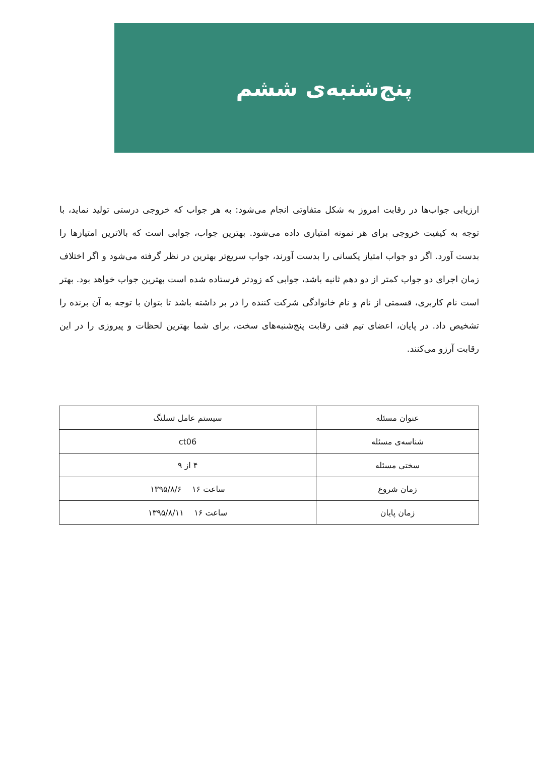پنج‌شنبه‌ی ششم
ارزیابی جواب‌ها در رقابت امروز به شکل متفاوتی انجام می‌شود: به هر جواب که خروجی درستی تولید نماید، با توجه به کیفیت خروجی برای هر نمونه امتیازی داده می‌شود. بهترین جواب، جوابی است که بالاترین امتیازها را بدست آورد. اگر دو جواب امتیاز یکسانی را بدست آورند، جواب سریع‌تر بهترین در نظر گرفته می‌شود و اگر اختلاف زمان اجرای دو جواب کمتر از دو دهم ثانیه باشد، جوابی که زودتر فرستاده شده است بهترین جواب خواهد بود. بهتر است نام کاربری، قسمتی از نام و نام خانوادگی شرکت کننده را در بر داشته باشد تا بتوان با توجه به آن برنده را تشخیص داد. در پایان، اعضای تیم فنی رقابت پنج‌شنبه‌های سخت، برای شما بهترین لحظات و پیروزی را در این رقابت آرزو می‌کنند.
| عنوان مسئله | سیستم عامل تسلنگ |
| شناسه‌ی مسئله | ct06 |
| سختی مسئله | ۴ از ۹ |
| زمان شروع | ساعت ۱۶ ۱۳۹۵/۸/۶ |
| زمان پایان | ساعت ۱۶ ۱۳۹۵/۸/۱۱ |